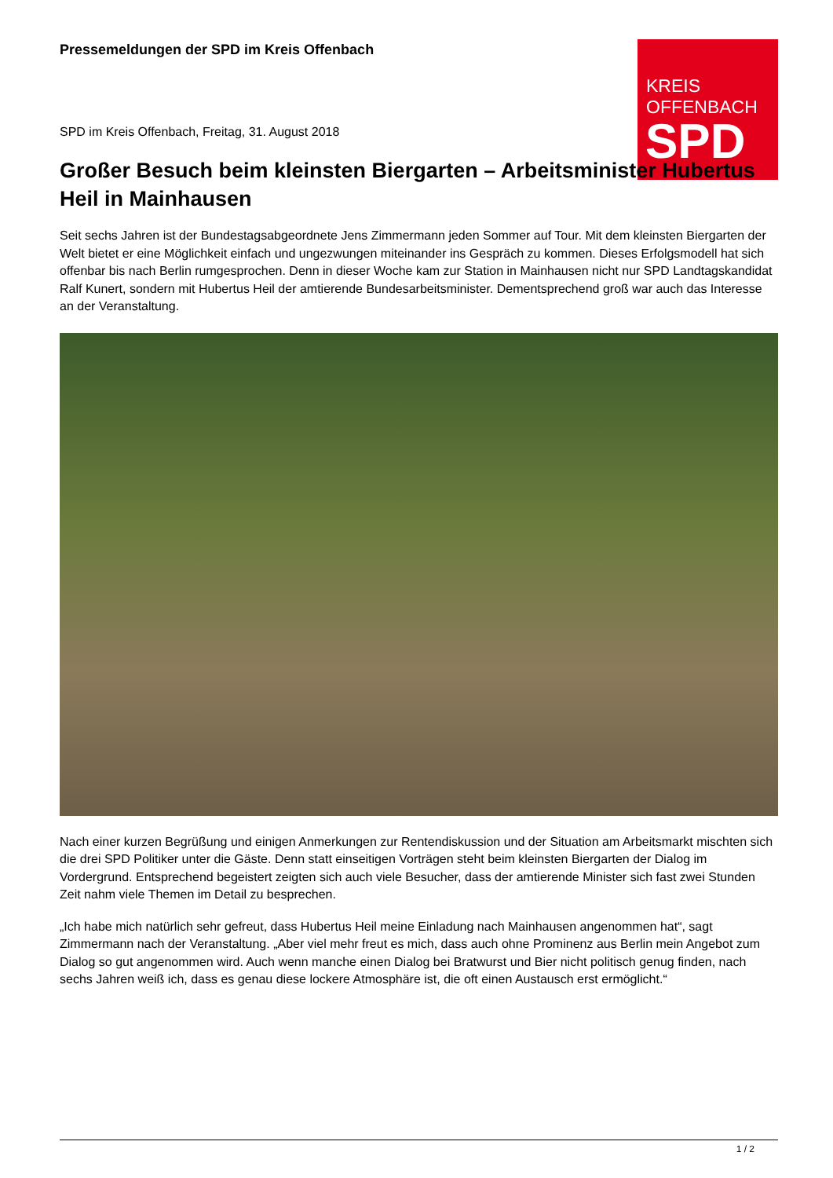KREIS
OFFENBACH
SPD
Pressemeldungen der SPD im Kreis Offenbach
SPD im Kreis Offenbach, Freitag, 31. August 2018
Großer Besuch beim kleinsten Biergarten – Arbeitsminister Hubertus Heil in Mainhausen
Seit sechs Jahren ist der Bundestagsabgeordnete Jens Zimmermann jeden Sommer auf Tour. Mit dem kleinsten Biergarten der Welt bietet er eine Möglichkeit einfach und ungezwungen miteinander ins Gespräch zu kommen. Dieses Erfolgsmodell hat sich offenbar bis nach Berlin rumgesprochen. Denn in dieser Woche kam zur Station in Mainhausen nicht nur SPD Landtagskandidat Ralf Kunert, sondern mit Hubertus Heil der amtierende Bundesarbeitsminister. Dementsprechend groß war auch das Interesse an der Veranstaltung.
Nach einer kurzen Begrüßung und einigen Anmerkungen zur Rentendiskussion und der Situation am Arbeitsmarkt mischten sich die drei SPD Politiker unter die Gäste. Denn statt einseitigen Vorträgen steht beim kleinsten Biergarten der Dialog im Vordergrund. Entsprechend begeistert zeigten sich auch viele Besucher, dass der amtierende Minister sich fast zwei Stunden Zeit nahm viele Themen im Detail zu besprechen.
„Ich habe mich natürlich sehr gefreut, dass Hubertus Heil meine Einladung nach Mainhausen angenommen hat“, sagt Zimmermann nach der Veranstaltung. „Aber viel mehr freut es mich, dass auch ohne Prominenz aus Berlin mein Angebot zum Dialog so gut angenommen wird. Auch wenn manche einen Dialog bei Bratwurst und Bier nicht politisch genug finden, nach sechs Jahren weiß ich, dass es genau diese lockere Atmosphäre ist, die oft einen Austausch erst ermöglicht.“
1 / 2